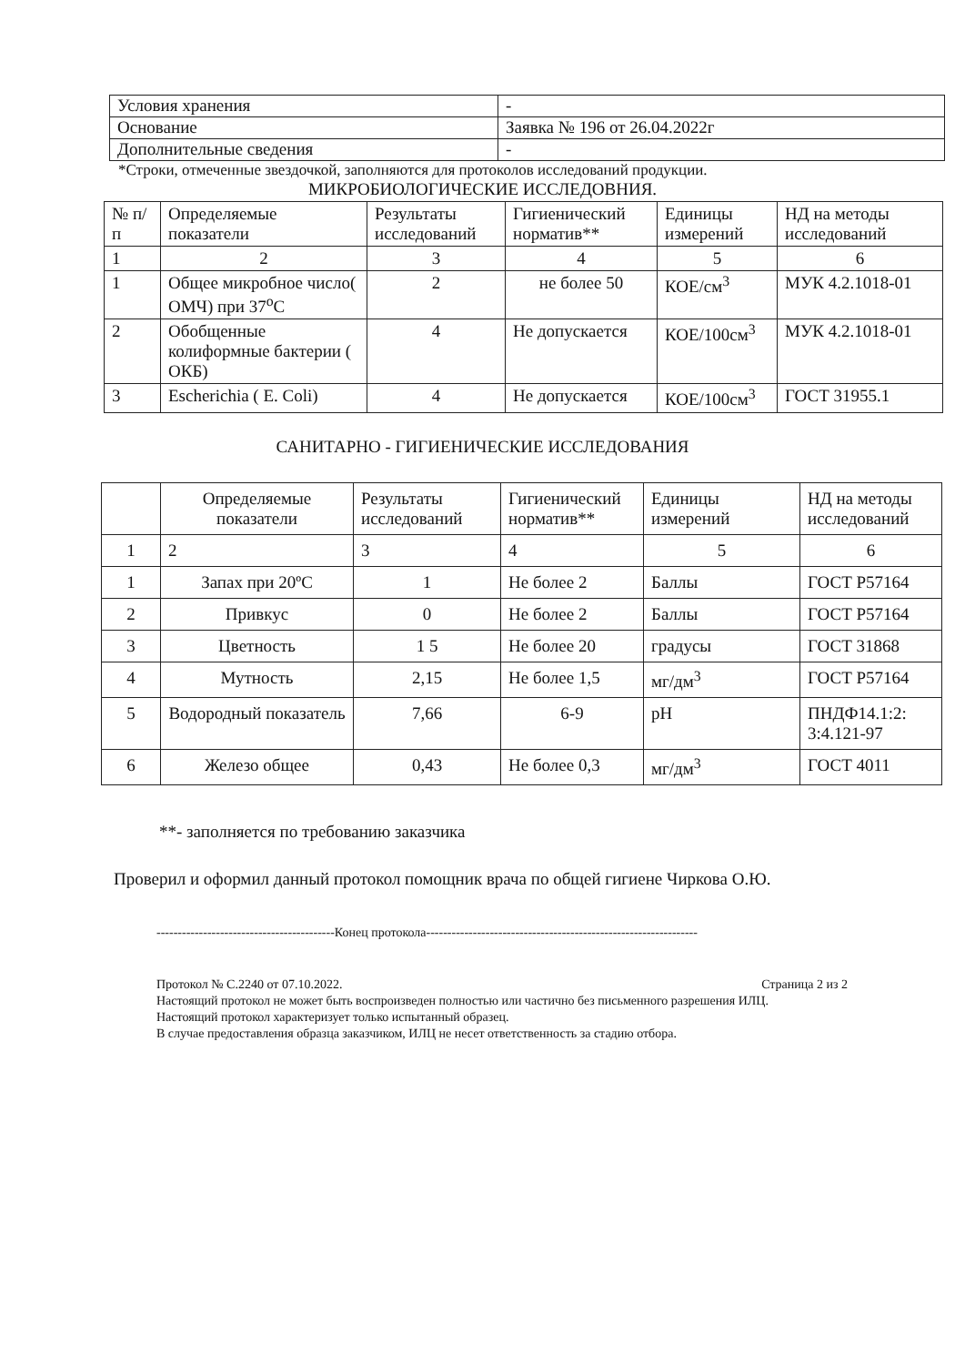| Условия хранения | - |
| Основание | Заявка № 196 от 26.04.2022г |
| Дополнительные сведения | - |
*Строки, отмеченные звездочкой, заполняются для протоколов исследований продукции.
МИКРОБИОЛОГИЧЕСКИЕ ИССЛЕДОВНИЯ.
| № п/п | Определяемые показатели | Результаты исследований | Гигиенический норматив** | Единицы измерений | НД на методы исследований |
| --- | --- | --- | --- | --- | --- |
| 1 | 2 | 3 | 4 | 5 | 6 |
| 1 | Общее микробное число( ОМЧ) при 37<sup>о</sup>С | 2 | не более 50 | КОЕ/см<sup>3</sup> | МУК 4.2.1018-01 |
| 2 | Обобщенные колиформные бактерии ( ОКБ) | 4 | Не допускается | КОЕ/100см<sup>3</sup> | МУК 4.2.1018-01 |
| 3 | Escherichia ( E. Coli) | 4 | Не допускается | КОЕ/100см<sup>3</sup> | ГОСТ 31955.1 |
САНИТАРНО - ГИГИЕНИЧЕСКИЕ ИССЛЕДОВАНИЯ
| | Определяемые показатели | Результаты исследований | Гигиенический норматив** | Единицы измерений | НД на методы исследований |
| --- | --- | --- | --- | --- | --- |
| 1 | 2 | 3 | 4 | 5 | 6 |
| 1 | Запах при 20ºС | 1 | Не более 2 | Баллы | ГОСТ Р57164 |
| 2 | Привкус | 0 | Не более 2 | Баллы | ГОСТ Р57164 |
| 3 | Цветность | 1 5 | Не более 20 | градусы | ГОСТ 31868 |
| 4 | Мутность | 2,15 | Не более 1,5 | мг/дм<sup>3</sup> | ГОСТ Р57164 |
| 5 | Водородный показатель | 7,66 | 6-9 | pH | ПНДФ14.1:2: 3:4.121-97 |
| 6 | Железо общее | 0,43 | Не более 0,3 | мг/дм<sup>3</sup> | ГОСТ 4011 |
**- заполняется по требованию заказчика
Проверил и оформил данный протокол помощник врача по общей гигиене Чиркова О.Ю.
------------------------------------------Конец протокола----------------------------------------------------------------
Протокол № С.2240 от 07.10.2022. Страница 2 из 2
Настоящий протокол не может быть воспроизведен полностью или частично без письменного разрешения ИЛЦ.
Настоящий протокол характеризует только испытанный образец.
В случае предоставления образца заказчиком, ИЛЦ не несет ответственность за стадию отбора.